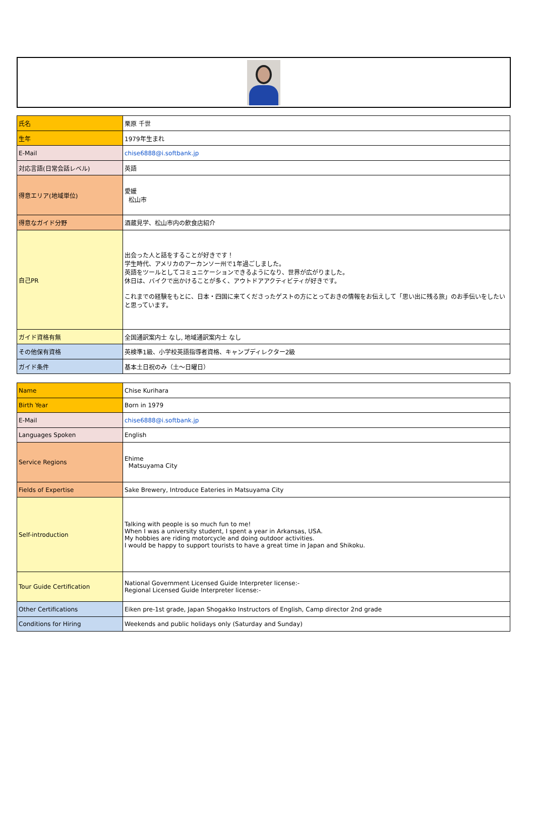| 氏名 | 栗原 千世 |
| 生年 | 1979年生まれ |
| E-Mail | chise6888@i.softbank.jp |
| 対応言語(日常会話レベル) | 英語 |
| 得意エリア(地域単位) | 愛媛 松山市 |
| 得意なガイド分野 | 酒蔵見学、松山市内の飲食店紹介 |
| 自己PR | 出会った人と話をすることが好きです！ 学生時代、アメリカのアーカンソー州で1年過ごしました。 英語をツールとしてコミュニケーションできるようになり、世界が広がりました。 休日は、バイクで出かけることが多く、アウトドアアクティビティが好きです。 これまでの経験をもとに、日本・四国に来てくださったゲストの方にとっておきの情報をお伝えして「思い出に残る旅」のお手伝いをしたいと思っています。 |
| ガイド資格有無 | 全国通訳案内士 なし, 地域通訳案内士 なし |
| その他保有資格 | 英検準1級、小学校英語指導者資格、キャンプディレクター2級 |
| ガイド条件 | 基本土日祝のみ（土〜日曜日） |
| Name | Chise Kurihara |
| Birth Year | Born in 1979 |
| E-Mail | chise6888@i.softbank.jp |
| Languages Spoken | English |
| Service Regions | Ehime Matsuyama City |
| Fields of Expertise | Sake Brewery, Introduce Eateries in Matsuyama City |
| Self-introduction | Talking with people is so much fun to me! When I was a university student, I spent a year in Arkansas, USA. My hobbies are riding motorcycle and doing outdoor activities. I would be happy to support tourists to have a great time in Japan and Shikoku. |
| Tour Guide Certification | National Government Licensed Guide Interpreter license:- Regional Licensed Guide Interpreter license:- |
| Other Certifications | Eiken pre-1st grade, Japan Shogakko Instructors of English, Camp director 2nd grade |
| Conditions for Hiring | Weekends and public holidays only (Saturday and Sunday) |